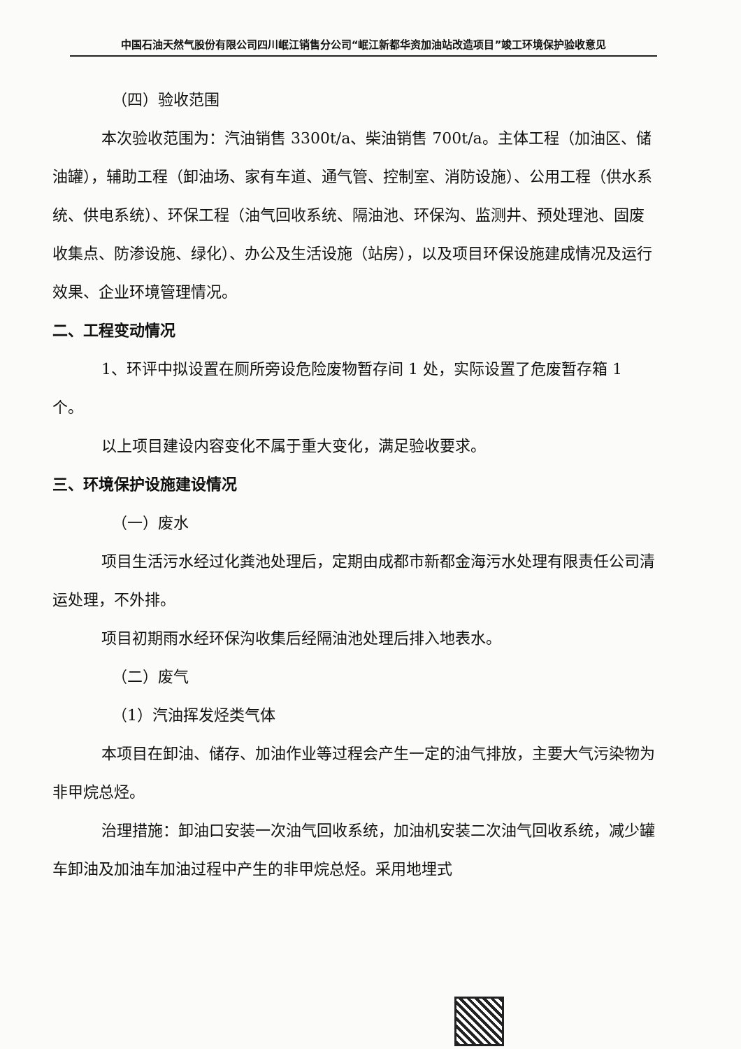中国石油天然气股份有限公司四川岷江销售分公司“岷江新都华资加油站改造项目”竣工环境保护验收意见
（四）验收范围
本次验收范围为：汽油销售 3300t/a、柴油销售 700t/a。主体工程（加油区、储油罐），辅助工程（卸油场、家有车道、通气管、控制室、消防设施）、公用工程（供水系统、供电系统）、环保工程（油气回收系统、隔油池、环保沟、监测井、预处理池、固废收集点、防渗设施、绿化）、办公及生活设施（站房），以及项目环保设施建成情况及运行效果、企业环境管理情况。
二、工程变动情况
1、环评中拟设置在厕所旁设危险废物暂存间 1 处，实际设置了危废暂存箱 1 个。
以上项目建设内容变化不属于重大变化，满足验收要求。
三、环境保护设施建设情况
（一）废水
项目生活污水经过化粪池处理后，定期由成都市新都金海污水处理有限责任公司清运处理，不外排。
项目初期雨水经环保沟收集后经隔油池处理后排入地表水。
（二）废气
（1）汽油挥发烃类气体
本项目在卸油、储存、加油作业等过程会产生一定的油气排放，主要大气污染物为非甲烷总烃。
治理措施：卸油口安装一次油气回收系统，加油机安装二次油气回收系统，减少罐车卸油及加油车加油过程中产生的非甲烷总烃。采用地埋式